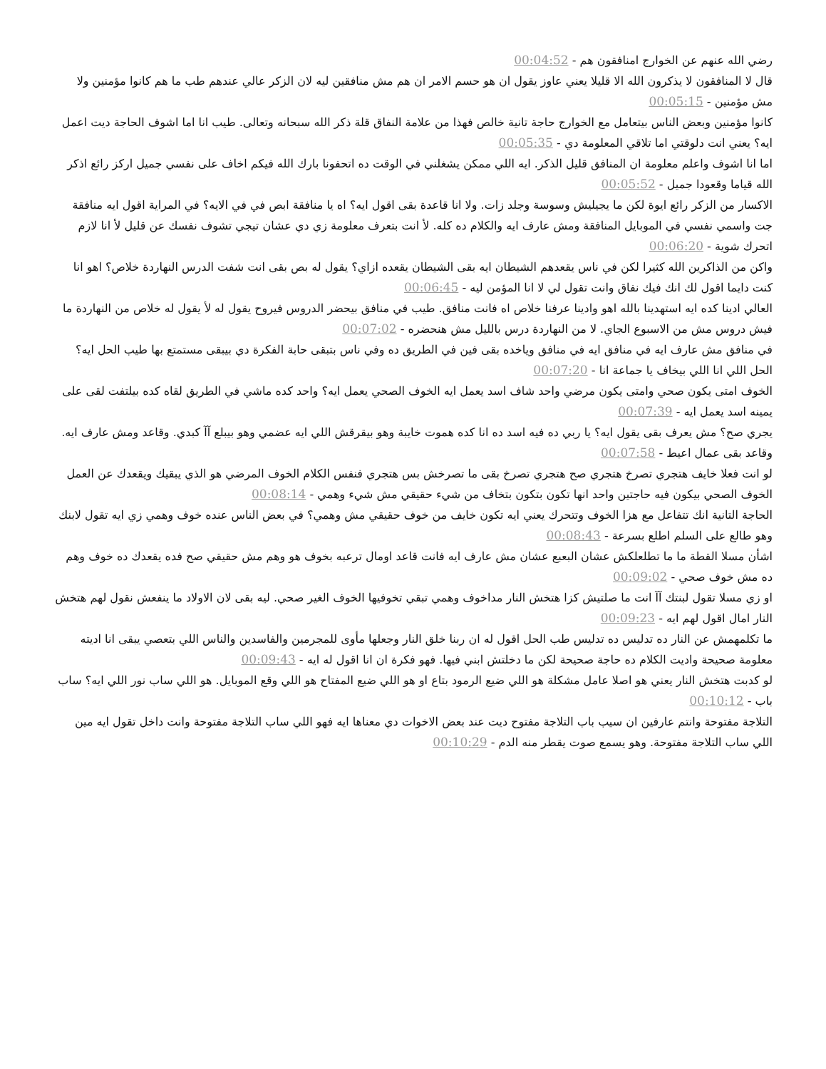رضي الله عنهم عن الخوارج امنافقون هم - 00:04:52
قال لا المنافقون لا يذكرون الله الا قليلا يعني عاوز يقول ان هو حسم الامر ان هم مش منافقين ليه لان الزكر عالي عندهم طب ما هم كانوا مؤمنين ولا مش مؤمنين - 00:05:15
كانوا مؤمنين وبعض الناس بيتعامل مع الخوارج حاجة تانية خالص فهذا من علامة النفاق قلة ذكر الله سبحانه وتعالى. طيب انا اما اشوف الحاجة ديت اعمل ايه؟ يعني انت دلوقتي اما تلاقي المعلومة دي - 00:05:35
اما انا اشوف واعلم معلومة ان المنافق قليل الذكر. ايه اللي ممكن يشغلني في الوقت ده اتحفونا بارك الله فيكم اخاف على نفسي جميل اركز رائع اذكر الله قياما وقعودا جميل - 00:05:52
الاكسار من الزكر رائع ايوة لكن ما يجيليش وسوسة وجلد زات. ولا انا قاعدة بقى اقول ايه؟ اه يا منافقة ابص في في الايه؟ في المراية اقول ايه منافقة جت واسمي نفسي في الموبايل المنافقة ومش عارف ايه والكلام ده كله. لأ انت بتعرف معلومة زي دي عشان تيجي تشوف نفسك عن قليل لأ انا لازم اتحرك شوية - 00:06:20
واكن من الذاكرين الله كثيرا لكن في ناس يقعدهم الشيطان ايه بقى الشيطان يقعده ازاي؟ يقول له بص بقى انت شفت الدرس النهاردة خلاص؟ اهو انا كنت دايما اقول لك انك فيك نفاق وانت تقول لي لا انا المؤمن ليه - 00:06:45
العالي ادينا كده ايه استهدينا بالله اهو وادينا عرفنا خلاص اه فانت منافق. طيب في منافق بيحضر الدروس فيروح يقول له لأ يقول له خلاص من النهاردة ما فيش دروس مش من الاسبوع الجاي. لا من النهاردة درس بالليل مش هنحضره - 00:07:02
في منافق مش عارف ايه في منافق ايه في منافق وياخده بقى فين في الطريق ده وفي ناس بتبقى حابة الفكرة دي بيبقى مستمتع بها طيب الحل ايه؟ الحل اللي انا اللي بيخاف يا جماعة انا - 00:07:20
الخوف امتى يكون صحي وامتى يكون مرضي واحد شاف اسد يعمل ايه الخوف الصحي يعمل ايه؟ واحد كده ماشي في الطريق لقاه كده بيلتفت لقى على يمينه اسد يعمل ايه - 00:07:39
يجري صح؟ مش يعرف بقى يقول ايه؟ يا ربي ده فيه اسد ده انا كده هموت خايبة وهو بيقرقش اللي ايه عضمي وهو بيبلع آآ كبدي. وقاعد ومش عارف ايه. وقاعد بقى عمال اعيط - 00:07:58
لو انت فعلا خايف هتجري تصرخ هتجري صح هتجري تصرخ بقى ما تصرخش بس هتجري فنفس الكلام الخوف المرضي هو الذي يبقيك ويقعدك عن العمل الخوف الصحي بيكون فيه حاجتين واحد انها تكون بتكون بتخاف من شيء حقيقي مش شيء وهمي - 00:08:14
الحاجة التانية انك تتفاعل مع هزا الخوف وتتحرك يعني ايه تكون خايف من خوف حقيقي مش وهمي؟ في بعض الناس عنده خوف وهمي زي ايه تقول لابنك وهو طالع على السلم اطلع بسرعة - 00:08:43
اشأن مسلا القطة ما ما تطلعلكش عشان البعبع عشان مش عارف ايه فانت قاعد اومال ترعبه بخوف هو وهم مش حقيقي صح فده يقعدك ده خوف وهم ده مش خوف صحي - 00:09:02
او زي مسلا تقول لبنتك آآ انت ما صلتيش كزا هتخش النار مداخوف وهمي تبقي تخوفيها الخوف الغير صحي. ليه بقى لان الاولاد ما ينفعش نقول لهم هتخش النار امال اقول لهم ايه - 00:09:23
ما تكلمهمش عن النار ده تدليس ده تدليس طب الحل اقول له ان ربنا خلق النار وجعلها مأوى للمجرمين والفاسدين والناس اللي بتعصي يبقى انا اديته معلومة صحيحة واديت الكلام ده حاجة صحيحة لكن ما دخلتش ابني فيها. فهو فكرة ان انا اقول له ايه - 00:09:43
لو كدبت هتخش النار يعني هو اصلا عامل مشكلة هو اللي ضيع الرمود بتاع او هو اللي ضيع المفتاح هو اللي وقع الموبايل. هو اللي ساب نور اللي ايه؟ ساب باب - 00:10:12
التلاجة مفتوحة وانتم عارفين ان سيب باب التلاجة مفتوح ديت عند بعض الاخوات دي معناها ايه فهو اللي ساب التلاجة مفتوحة وانت داخل تقول ايه مين اللي ساب التلاجة مفتوحة. وهو يسمع صوت يقطر منه الدم - 00:10:29